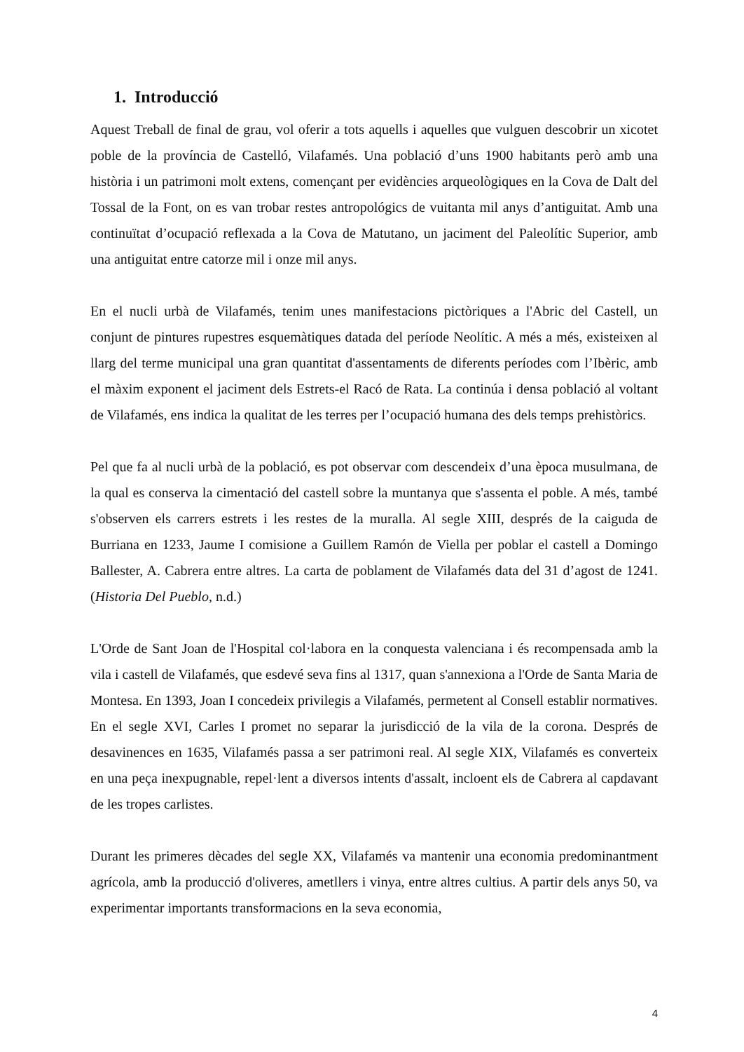1. Introducció
Aquest Treball de final de grau, vol oferir a tots aquells i aquelles que vulguen descobrir un xicotet poble de la província de Castelló, Vilafamés. Una població d’uns 1900 habitants però amb una història i un patrimoni molt extens, començant per evidències arqueològiques en la Cova de Dalt del Tossal de la Font, on es van trobar restes antropológics de vuitanta mil anys d’antiguitat. Amb una continuïtat d’ocupació reflexada a la Cova de Matutano, un jaciment del Paleolític Superior, amb una antiguitat entre catorze mil i onze mil anys.
En el nucli urbà de Vilafamés, tenim unes manifestacions pictòriques a l'Abric del Castell, un conjunt de pintures rupestres esquemàtiques datada del període Neolític. A més a més, existeixen al llarg del terme municipal una gran quantitat d'assentaments de diferents períodes com l’Ibèric, amb el màxim exponent el jaciment dels Estrets-el Racó de Rata. La continúa i densa població al voltant de Vilafamés, ens indica la qualitat de les terres per l’ocupació humana des dels temps prehistòrics.
Pel que fa al nucli urbà de la població, es pot observar com descendeix d’una època musulmana, de la qual es conserva la cimentació del castell sobre la muntanya que s'assenta el poble. A més, també s'observen els carrers estrets i les restes de la muralla. Al segle XIII, després de la caiguda de Burriana en 1233, Jaume I comisione a Guillem Ramón de Viella per poblar el castell a Domingo Ballester, A. Cabrera entre altres. La carta de poblament de Vilafamés data del 31 d’agost de 1241. (Historia Del Pueblo, n.d.)
L'Orde de Sant Joan de l'Hospital col·labora en la conquesta valenciana i és recompensada amb la vila i castell de Vilafamés, que esdevé seva fins al 1317, quan s'annexiona a l'Orde de Santa Maria de Montesa. En 1393, Joan I concedeix privilegis a Vilafamés, permetent al Consell establir normatives. En el segle XVI, Carles I promet no separar la jurisdicció de la vila de la corona. Després de desavinences en 1635, Vilafamés passa a ser patrimoni real. Al segle XIX, Vilafamés es converteix en una peça inexpugnable, repel·lent a diversos intents d'assalt, incloent els de Cabrera al capdavant de les tropes carlistes.
Durant les primeres dècades del segle XX, Vilafamés va mantenir una economia predominantment agrícola, amb la producció d'oliveres, ametllers i vinya, entre altres cultius. A partir dels anys 50, va experimentar importants transformacions en la seva economia,
4